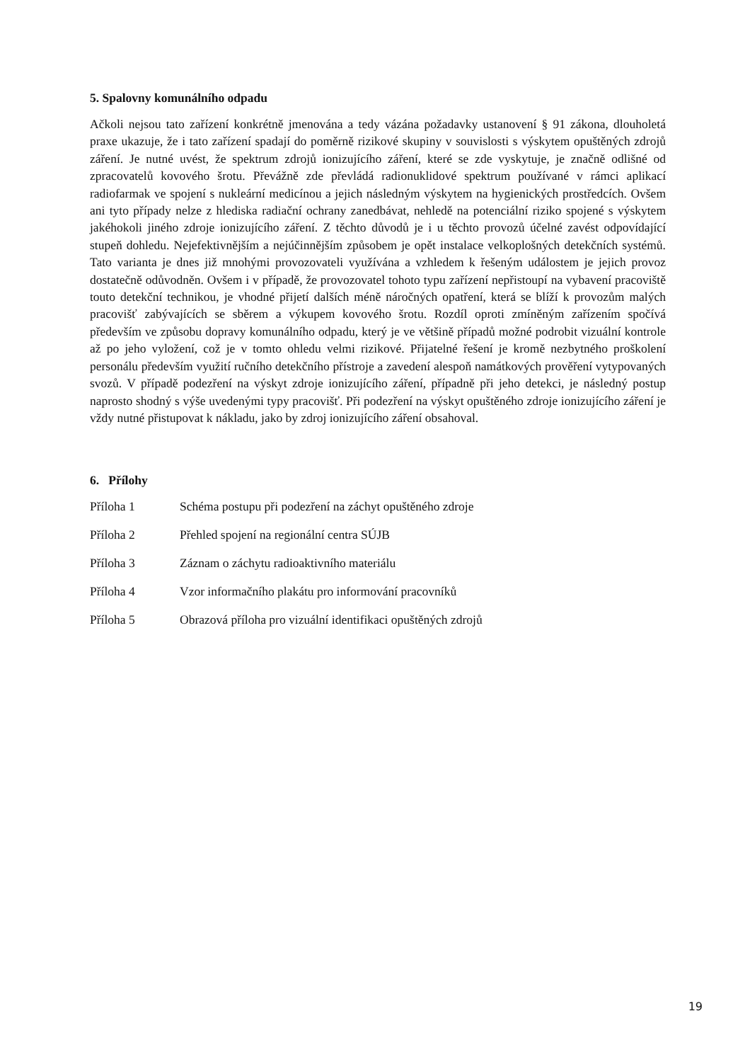5. Spalovny komunálního odpadu
Ačkoli nejsou tato zařízení konkrétně jmenována a tedy vázána požadavky ustanovení § 91 zákona, dlouholetá praxe ukazuje, že i tato zařízení spadají do poměrně rizikové skupiny v souvislosti s výskytem opuštěných zdrojů záření. Je nutné uvést, že spektrum zdrojů ionizujícího záření, které se zde vyskytuje, je značně odlišné od zpracovatelů kovového šrotu. Převážně zde převládá radionuklidové spektrum používané v rámci aplikací radiofarmak ve spojení s nukleární medicínou a jejich následným výskytem na hygienických prostředcích. Ovšem ani tyto případy nelze z hlediska radiační ochrany zanedbávat, nehledě na potenciální riziko spojené s výskytem jakéhokoli jiného zdroje ionizujícího záření. Z těchto důvodů je i u těchto provozů účelné zavést odpovídající stupeň dohledu. Nejefektivnějším a nejúčinnějším způsobem je opět instalace velkoplošných detekčních systémů. Tato varianta je dnes již mnohými provozovateli využívána a vzhledem k řešeným událostem je jejich provoz dostatečně odůvodněn. Ovšem i v případě, že provozovatel tohoto typu zařízení nepřistoupí na vybavení pracoviště touto detekční technikou, je vhodné přijetí dalších méně náročných opatření, která se blíží k provozům malých pracovišť zabývajících se sběrem a výkupem kovového šrotu. Rozdíl oproti zmíněným zařízením spočívá především ve způsobu dopravy komunálního odpadu, který je ve většině případů možné podrobit vizuální kontrole až po jeho vyložení, což je v tomto ohledu velmi rizikové. Přijatelné řešení je kromě nezbytného proškolení personálu především využití ručního detekčního přístroje a zavedení alespoň namátkových prověření vytypovaných svozů. V případě podezření na výskyt zdroje ionizujícího záření, případně při jeho detekci, je následný postup naprosto shodný s výše uvedenými typy pracovišť. Při podezření na výskyt opuštěného zdroje ionizujícího záření je vždy nutné přistupovat k nákladu, jako by zdroj ionizujícího záření obsahoval.
6. Přílohy
Příloha 1 Schéma postupu při podezření na záchyt opuštěného zdroje
Příloha 2 Přehled spojení na regionální centra SÚJB
Příloha 3 Záznam o záchytu radioaktivního materiálu
Příloha 4 Vzor informačního plakátu pro informování pracovníků
Příloha 5 Obrazová příloha pro vizuální identifikaci opuštěných zdrojů
19